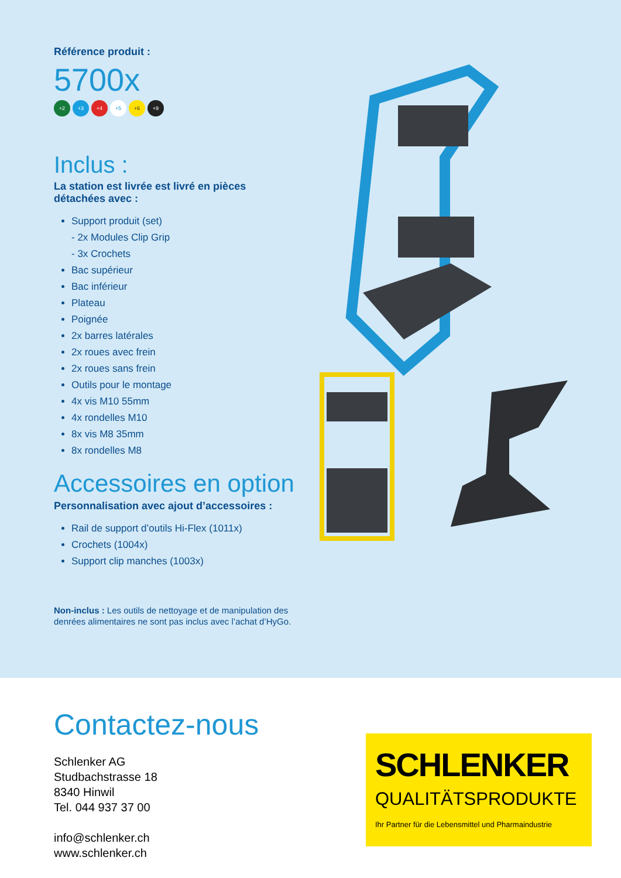Référence produit :
5700x
+2 +3 +4 +5 +6 +9
Inclus :
La station est livrée est livré en pièces détachées avec :
Support produit (set)
- 2x Modules Clip Grip
- 3x Crochets
Bac supérieur
Bac inférieur
Plateau
Poignée
2x barres latérales
2x roues avec frein
2x roues sans frein
Outils pour le montage
4x vis M10 55mm
4x rondelles M10
8x vis M8 35mm
8x rondelles M8
Accessoires en option
Personnalisation avec ajout d’accessoires :
Rail de support d’outils Hi-Flex (1011x)
Crochets (1004x)
Support clip manches (1003x)
Non-inclus : Les outils de nettoyage et de manipulation des denrées alimentaires ne sont pas inclus avec l’achat d’HyGo.
Contactez-nous
Schlenker AG
Studbachstrasse 18
8340 Hinwil
Tel. 044 937 37 00
info@schlenker.ch
www.schlenker.ch
SCHLENKER
QUALITÄTSPRODUKTE
Ihr Partner für die Lebensmittel und Pharmaindustrie